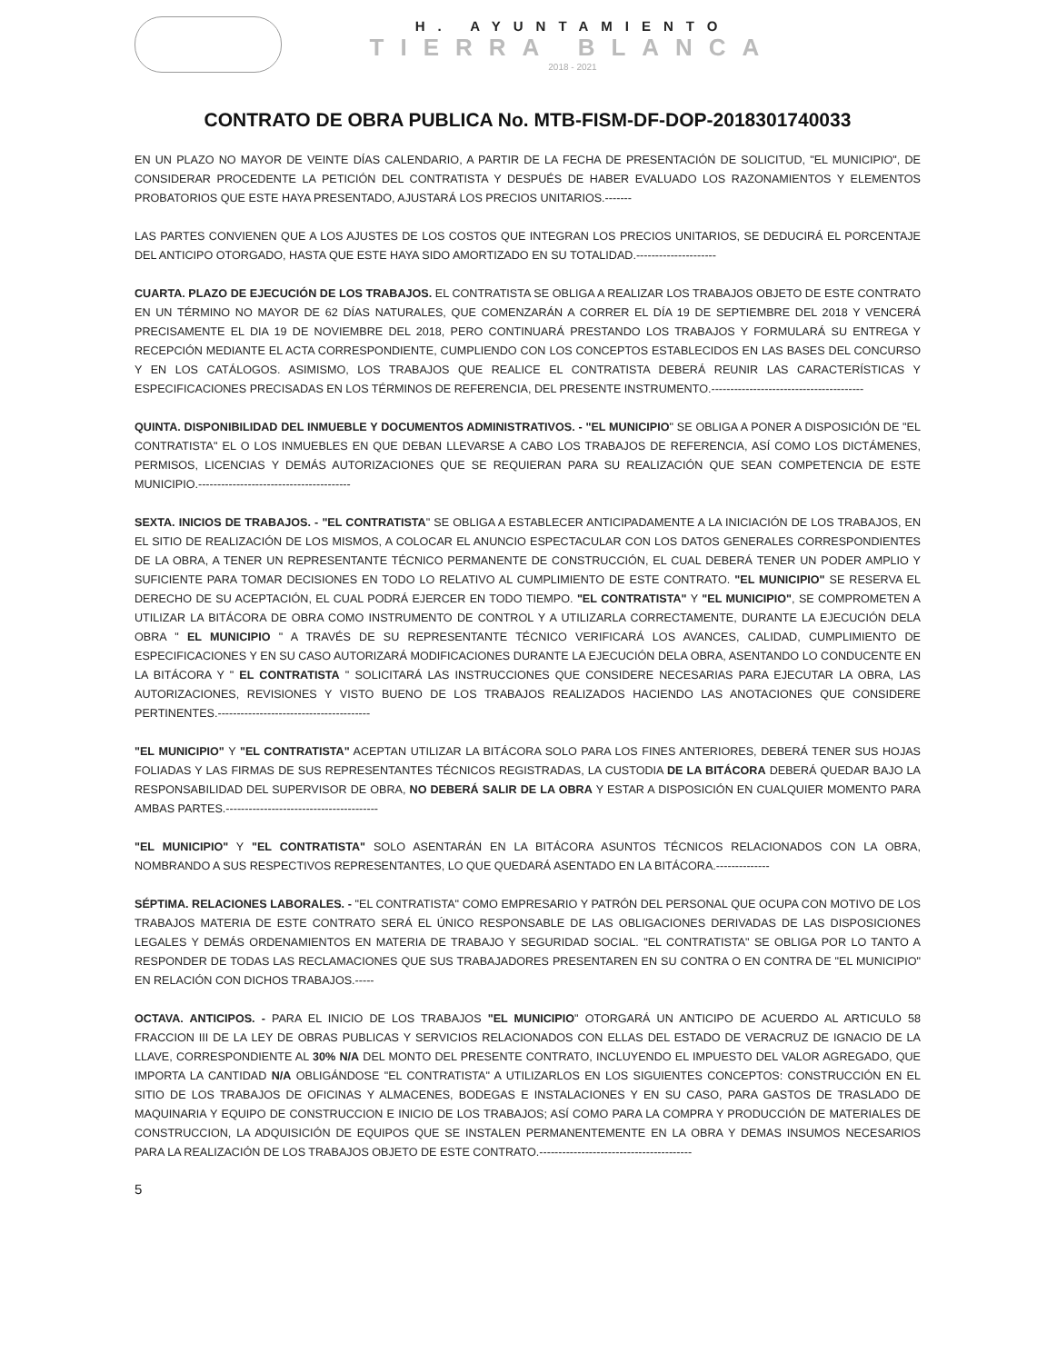H. AYUNTAMIENTO
TIERRA BLANCA
2018 - 2021
CONTRATO DE OBRA PUBLICA No. MTB-FISM-DF-DOP-2018301740033
EN UN PLAZO NO MAYOR DE VEINTE DÍAS CALENDARIO, A PARTIR DE LA FECHA DE PRESENTACIÓN DE SOLICITUD, "EL MUNICIPIO", DE CONSIDERAR PROCEDENTE LA PETICIÓN DEL CONTRATISTA Y DESPUÉS DE HABER EVALUADO LOS RAZONAMIENTOS Y ELEMENTOS PROBATORIOS QUE ESTE HAYA PRESENTADO, AJUSTARÁ LOS PRECIOS UNITARIOS.-------
LAS PARTES CONVIENEN QUE A LOS AJUSTES DE LOS COSTOS QUE INTEGRAN LOS PRECIOS UNITARIOS, SE DEDUCIRÁ EL PORCENTAJE DEL ANTICIPO OTORGADO, HASTA QUE ESTE HAYA SIDO AMORTIZADO EN SU TOTALIDAD.---------------------
CUARTA. PLAZO DE EJECUCIÓN DE LOS TRABAJOS. EL CONTRATISTA SE OBLIGA A REALIZAR LOS TRABAJOS OBJETO DE ESTE CONTRATO EN UN TÉRMINO NO MAYOR DE 62 DÍAS NATURALES, QUE COMENZARÁN A CORRER EL DÍA 19 DE SEPTIEMBRE DEL 2018 Y VENCERÁ PRECISAMENTE EL DIA 19 DE NOVIEMBRE DEL 2018, PERO CONTINUARÁ PRESTANDO LOS TRABAJOS Y FORMULARÁ SU ENTREGA Y RECEPCIÓN MEDIANTE EL ACTA CORRESPONDIENTE, CUMPLIENDO CON LOS CONCEPTOS ESTABLECIDOS EN LAS BASES DEL CONCURSO Y EN LOS CATÁLOGOS. ASIMISMO, LOS TRABAJOS QUE REALICE EL CONTRATISTA DEBERÁ REUNIR LAS CARACTERÍSTICAS Y ESPECIFICACIONES PRECISADAS EN LOS TÉRMINOS DE REFERENCIA, DEL PRESENTE INSTRUMENTO.----------------------------------------
QUINTA. DISPONIBILIDAD DEL INMUEBLE Y DOCUMENTOS ADMINISTRATIVOS. - "EL MUNICIPIO" SE OBLIGA A PONER A DISPOSICIÓN DE "EL CONTRATISTA" EL O LOS INMUEBLES EN QUE DEBAN LLEVARSE A CABO LOS TRABAJOS DE REFERENCIA, ASÍ COMO LOS DICTÁMENES, PERMISOS, LICENCIAS Y DEMÁS AUTORIZACIONES QUE SE REQUIERAN PARA SU REALIZACIÓN QUE SEAN COMPETENCIA DE ESTE MUNICIPIO.----------------------------------------
SEXTA. INICIOS DE TRABAJOS. - "EL CONTRATISTA" SE OBLIGA A ESTABLECER ANTICIPADAMENTE A LA INICIACIÓN DE LOS TRABAJOS, EN EL SITIO DE REALIZACIÓN DE LOS MISMOS, A COLOCAR EL ANUNCIO ESPECTACULAR CON LOS DATOS GENERALES CORRESPONDIENTES DE LA OBRA, A TENER UN REPRESENTANTE TÉCNICO PERMANENTE DE CONSTRUCCIÓN, EL CUAL DEBERÁ TENER UN PODER AMPLIO Y SUFICIENTE PARA TOMAR DECISIONES EN TODO LO RELATIVO AL CUMPLIMIENTO DE ESTE CONTRATO. "EL MUNICIPIO" SE RESERVA EL DERECHO DE SU ACEPTACIÓN, EL CUAL PODRÁ EJERCER EN TODO TIEMPO. "EL CONTRATISTA" Y "EL MUNICIPIO", SE COMPROMETEN A UTILIZAR LA BITÁCORA DE OBRA COMO INSTRUMENTO DE CONTROL Y A UTILIZARLA CORRECTAMENTE, DURANTE LA EJECUCIÓN DELA OBRA " EL MUNICIPIO " A TRAVÉS DE SU REPRESENTANTE TÉCNICO VERIFICARÁ LOS AVANCES, CALIDAD, CUMPLIMIENTO DE ESPECIFICACIONES Y EN SU CASO AUTORIZARÁ MODIFICACIONES DURANTE LA EJECUCIÓN DELA OBRA, ASENTANDO LO CONDUCENTE EN LA BITÁCORA Y " EL CONTRATISTA " SOLICITARÁ LAS INSTRUCCIONES QUE CONSIDERE NECESARIAS PARA EJECUTAR LA OBRA, LAS AUTORIZACIONES, REVISIONES Y VISTO BUENO DE LOS TRABAJOS REALIZADOS HACIENDO LAS ANOTACIONES QUE CONSIDERE PERTINENTES.----------------------------------------
"EL MUNICIPIO" Y "EL CONTRATISTA" ACEPTAN UTILIZAR LA BITÁCORA SOLO PARA LOS FINES ANTERIORES, DEBERÁ TENER SUS HOJAS FOLIADAS Y LAS FIRMAS DE SUS REPRESENTANTES TÉCNICOS REGISTRADAS, LA CUSTODIA DE LA BITÁCORA DEBERÁ QUEDAR BAJO LA RESPONSABILIDAD DEL SUPERVISOR DE OBRA, NO DEBERÁ SALIR DE LA OBRA Y ESTAR A DISPOSICIÓN EN CUALQUIER MOMENTO PARA AMBAS PARTES.----------------------------------------
"EL MUNICIPIO" Y "EL CONTRATISTA" SOLO ASENTARÁN EN LA BITÁCORA ASUNTOS TÉCNICOS RELACIONADOS CON LA OBRA, NOMBRANDO A SUS RESPECTIVOS REPRESENTANTES, LO QUE QUEDARÁ ASENTADO EN LA BITÁCORA.--------------
SÉPTIMA. RELACIONES LABORALES. - "EL CONTRATISTA" COMO EMPRESARIO Y PATRÓN DEL PERSONAL QUE OCUPA CON MOTIVO DE LOS TRABAJOS MATERIA DE ESTE CONTRATO SERÁ EL ÚNICO RESPONSABLE DE LAS OBLIGACIONES DERIVADAS DE LAS DISPOSICIONES LEGALES Y DEMÁS ORDENAMIENTOS EN MATERIA DE TRABAJO Y SEGURIDAD SOCIAL. "EL CONTRATISTA" SE OBLIGA POR LO TANTO A RESPONDER DE TODAS LAS RECLAMACIONES QUE SUS TRABAJADORES PRESENTAREN EN SU CONTRA O EN CONTRA DE "EL MUNICIPIO" EN RELACIÓN CON DICHOS TRABAJOS.-----
OCTAVA. ANTICIPOS. - PARA EL INICIO DE LOS TRABAJOS "EL MUNICIPIO" OTORGARÁ UN ANTICIPO DE ACUERDO AL ARTICULO 58 FRACCION III DE LA LEY DE OBRAS PUBLICAS Y SERVICIOS RELACIONADOS CON ELLAS DEL ESTADO DE VERACRUZ DE IGNACIO DE LA LLAVE, CORRESPONDIENTE AL 30% N/A DEL MONTO DEL PRESENTE CONTRATO, INCLUYENDO EL IMPUESTO DEL VALOR AGREGADO, QUE IMPORTA LA CANTIDAD N/A OBLIGÁNDOSE "EL CONTRATISTA" A UTILIZARLOS EN LOS SIGUIENTES CONCEPTOS: CONSTRUCCIÓN EN EL SITIO DE LOS TRABAJOS DE OFICINAS Y ALMACENES, BODEGAS E INSTALACIONES Y EN SU CASO, PARA GASTOS DE TRASLADO DE MAQUINARIA Y EQUIPO DE CONSTRUCCION E INICIO DE LOS TRABAJOS; ASÍ COMO PARA LA COMPRA Y PRODUCCIÓN DE MATERIALES DE CONSTRUCCION, LA ADQUISICIÓN DE EQUIPOS QUE SE INSTALEN PERMANENTEMENTE EN LA OBRA Y DEMAS INSUMOS NECESARIOS PARA LA REALIZACIÓN DE LOS TRABAJOS OBJETO DE ESTE CONTRATO.----------------------------------------
5